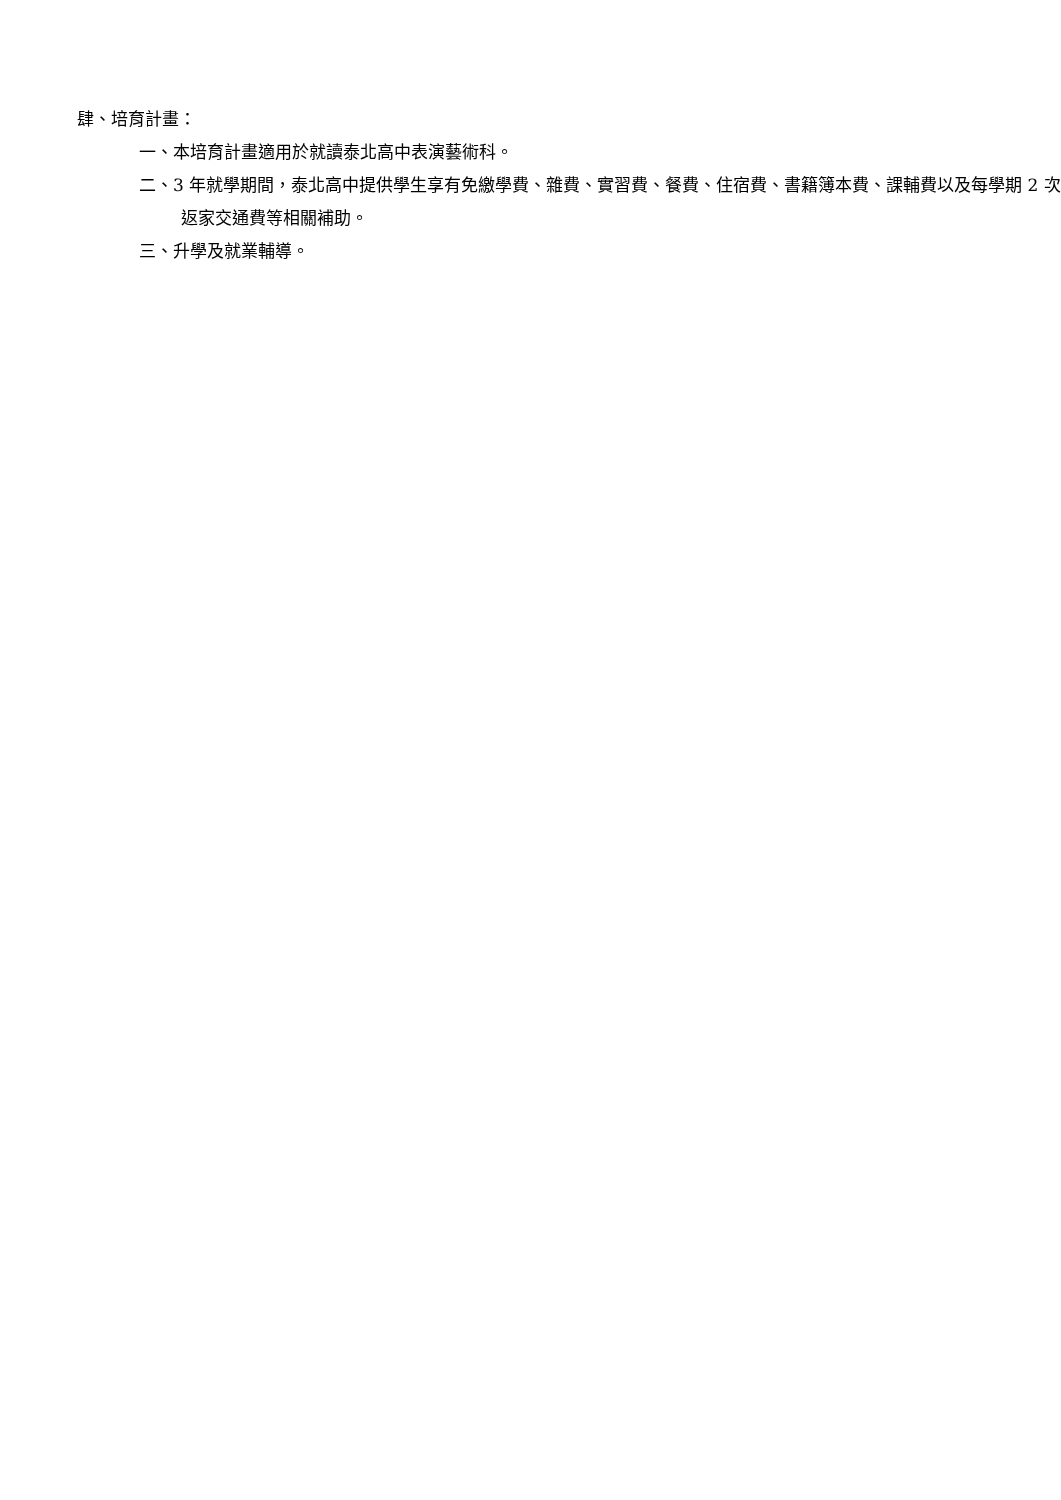肆、培育計畫：
一、本培育計畫適用於就讀泰北高中表演藝術科。
二、3 年就學期間，泰北高中提供學生享有免繳學費、雜費、實習費、餐費、住宿費、書籍簿本費、課輔費以及每學期 2 次返家交通費等相關補助。
三、升學及就業輔導。